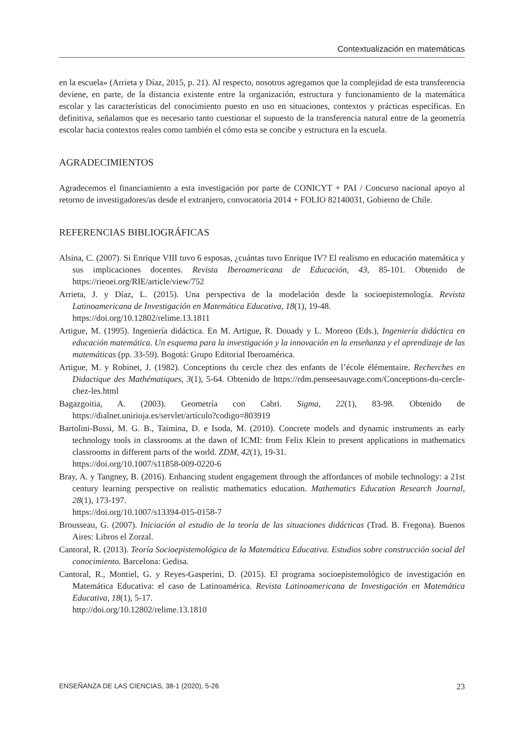Contextualización en matemáticas
en la escuela» (Arrieta y Díaz, 2015, p. 21). Al respecto, nosotros agregamos que la complejidad de esta transferencia deviene, en parte, de la distancia existente entre la organización, estructura y funcionamiento de la matemática escolar y las características del conocimiento puesto en uso en situaciones, contextos y prácticas específicas. En definitiva, señalamos que es necesario tanto cuestionar el supuesto de la transferencia natural entre de la geometría escolar hacia contextos reales como también el cómo esta se concibe y estructura en la escuela.
AGRADECIMIENTOS
Agradecemos el financiamiento a esta investigación por parte de CONICYT + PAI / Concurso nacional apoyo al retorno de investigadores/as desde el extranjero, convocatoria 2014 + FOLIO 82140031, Gobierno de Chile.
REFERENCIAS BIBLIOGRÁFICAS
Alsina, C. (2007). Si Enrique VIII tuvo 6 esposas, ¿cuántas tuvo Enrique IV? El realismo en educación matemática y sus implicaciones docentes. Revista Iberoamericana de Educación, 43, 85-101. Obtenido de https://rieoei.org/RIE/article/view/752
Arrieta, J. y Díaz, L. (2015). Una perspectiva de la modelación desde la socioepistemología. Revista Latinoamericana de Investigación en Matemática Educativa, 18(1), 19-48.
https://doi.org/10.12802/relime.13.1811
Artigue, M. (1995). Ingeniería didáctica. En M. Artigue, R. Douady y L. Moreno (Eds.), Ingeniería didáctica en educación matemática. Un esquema para la investigación y la innovación en la enseñanza y el aprendizaje de las matemáticas (pp. 33-59). Bogotá: Grupo Editorial Iberoamérica.
Artigue, M. y Robinet, J. (1982). Conceptions du cercle chez des enfants de l’école élémentaire. Recherches en Didactique des Mathématiques, 3(1), 5-64. Obtenido de https://rdm.penseesauvage.com/Conceptions-du-cercle-chez-les.html
Bagazgoitia, A. (2003). Geometría con Cabri. Sigma, 22(1), 83-98. Obtenido de https://dialnet.unirioja.es/servlet/articulo?codigo=803919
Bartolini-Bussi, M. G. B., Taimina, D. e Isoda, M. (2010). Concrete models and dynamic instruments as early technology tools in classrooms at the dawn of ICMI: from Felix Klein to present applications in mathematics classrooms in different parts of the world. ZDM, 42(1), 19-31.
https://doi.org/10.1007/s11858-009-0220-6
Bray, A. y Tangney, B. (2016). Enhancing student engagement through the affordances of mobile technology: a 21st century learning perspective on realistic mathematics education. Mathematics Education Research Journal, 28(1), 173-197.
https://doi.org/10.1007/s13394-015-0158-7
Brousseau, G. (2007). Iniciación al estudio de la teoría de las situaciones didácticas (Trad. B. Fregona). Buenos Aires: Libros el Zorzal.
Cantoral, R. (2013). Teoría Socioepistemológica de la Matemática Educativa. Estudios sobre construcción social del conocimiento. Barcelona: Gedisa.
Cantoral, R., Montiel, G. y Reyes-Gasperini, D. (2015). El programa socioepistemológico de investigación en Matemática Educativa: el caso de Latinoamérica. Revista Latinoamericana de Investigación en Matemática Educativa, 18(1), 5-17.
http://doi.org/10.12802/relime.13.1810
ENSEÑANZA DE LAS CIENCIAS, 38-1 (2020), 5-26 23